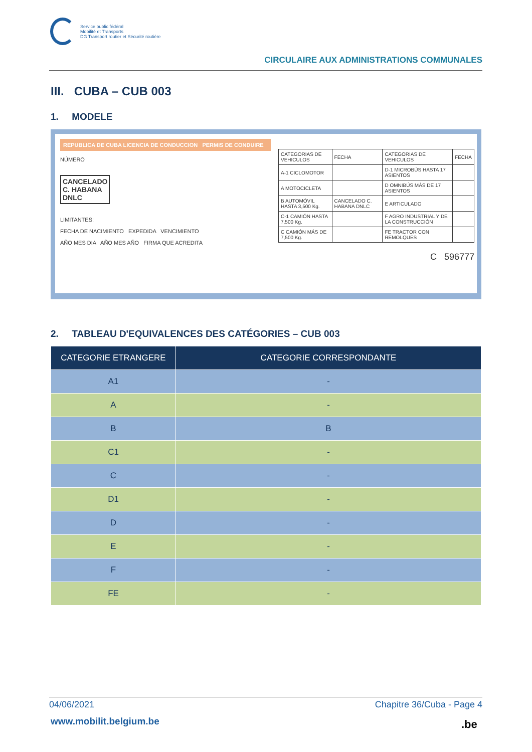Service public fédéral
Mobilité et Transports
DG Transport routier et Sécurité routière
CIRCULAIRE AUX ADMINISTRATIONS COMMUNALES
III. CUBA – CUB 003
1. MODELE
REPUBLICA DE CUBA LICENCIA DE CONDUCCION PERMIS DE CONDUIRE
NÚMERO
CANCELADO
C. HABANA
DNLC
LIMITANTES:
FECHA DE NACIMIENTO EXPEDIDA VENCIMIENTO
AÑO MES DIA AÑO MES AÑO FIRMA QUE ACREDITA
| CATEGORIAS DE VEHICULOS | FECHA | CATEGORIAS DE VEHICULOS | FECHA |
| A-1 CICLOMOTOR | | D-1 MICROBÚS HASTA 17 ASIENTOS | |
| A MOTOCICLETA | | D OMNIBÚS MÁS DE 17 ASIENTOS | |
| B AUTOMÓVIL HASTA 3,500 Kg. | CANCELADO C. HABANA DNLC | E ARTICULADO | |
| C-1 CAMIÓN HASTA 7,500 Kg. | | F AGRO INDUSTRIAL Y DE LA CONSTRUCCIÓN | |
| C CAMIÓN MÁS DE 7,500 Kg. | | FE TRACTOR CON REMOLQUES | |
C 596777
2. TABLEAU D'EQUIVALENCES DES CATÉGORIES – CUB 003
| CATEGORIE ETRANGERE | CATEGORIE CORRESPONDANTE |
| --- | --- |
| A1 | - |
| A | - |
| B | B |
| C1 | - |
| C | - |
| D1 | - |
| D | - |
| E | - |
| F | - |
| FE | - |
04/06/2021 Chapitre 36/Cuba - Page 4
www.mobilit.belgium.be .be